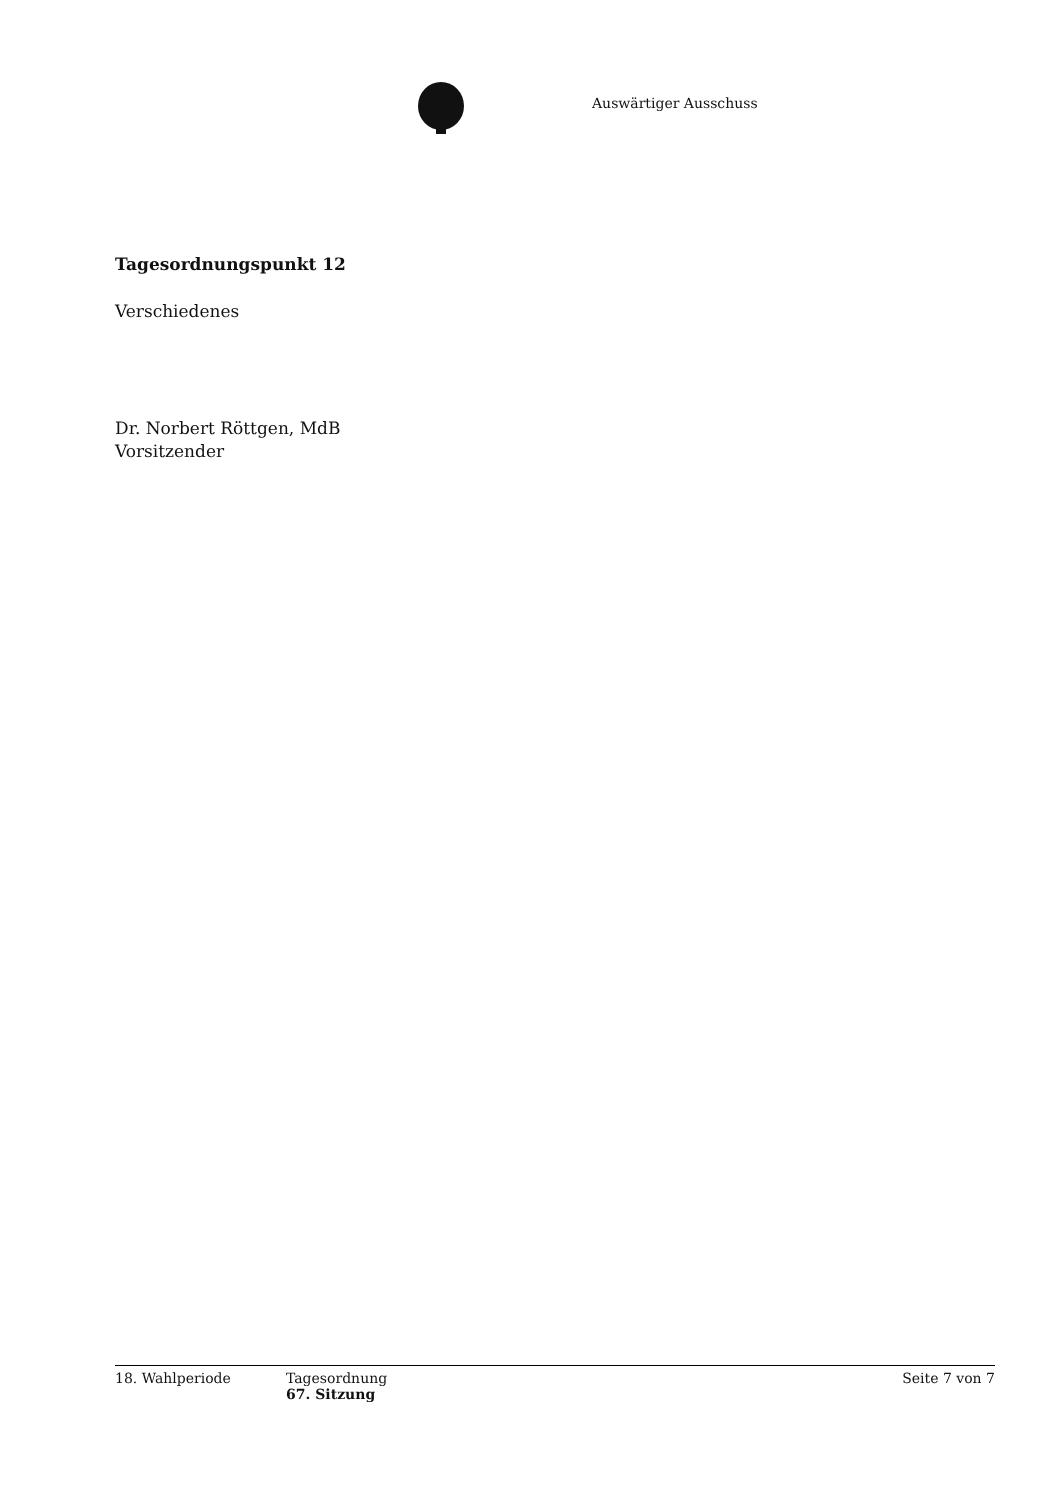Auswärtiger Ausschuss
Tagesordnungspunkt 12
Verschiedenes
Dr. Norbert Röttgen, MdB
Vorsitzender
18. Wahlperiode Tagesordnung
67. Sitzung
Seite 7 von 7